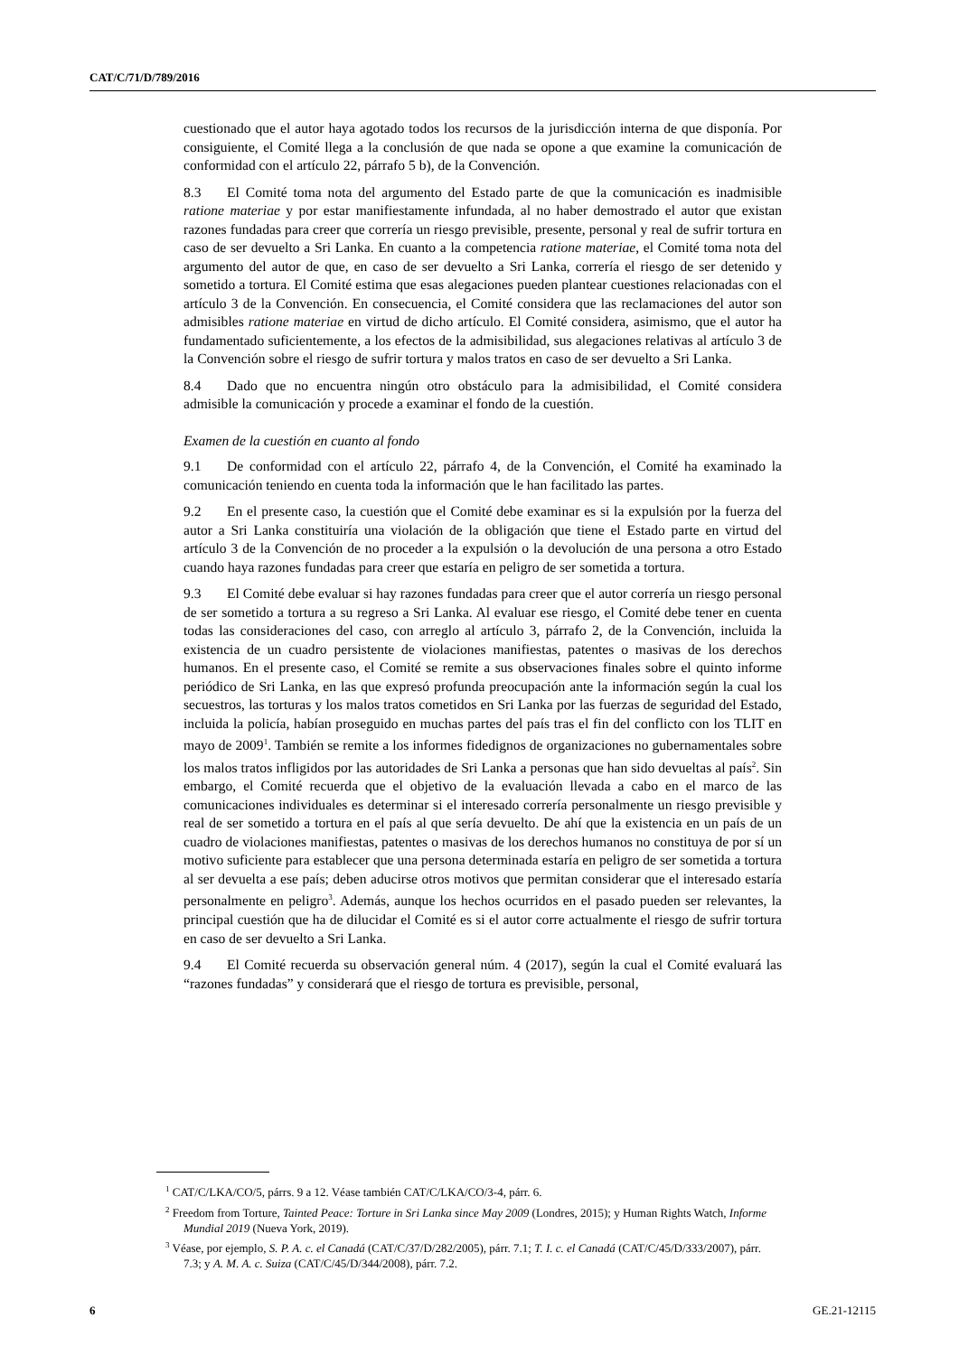CAT/C/71/D/789/2016
cuestionado que el autor haya agotado todos los recursos de la jurisdicción interna de que disponía. Por consiguiente, el Comité llega a la conclusión de que nada se opone a que examine la comunicación de conformidad con el artículo 22, párrafo 5 b), de la Convención.
8.3 El Comité toma nota del argumento del Estado parte de que la comunicación es inadmisible ratione materiae y por estar manifiestamente infundada, al no haber demostrado el autor que existan razones fundadas para creer que correría un riesgo previsible, presente, personal y real de sufrir tortura en caso de ser devuelto a Sri Lanka. En cuanto a la competencia ratione materiae, el Comité toma nota del argumento del autor de que, en caso de ser devuelto a Sri Lanka, correría el riesgo de ser detenido y sometido a tortura. El Comité estima que esas alegaciones pueden plantear cuestiones relacionadas con el artículo 3 de la Convención. En consecuencia, el Comité considera que las reclamaciones del autor son admisibles ratione materiae en virtud de dicho artículo. El Comité considera, asimismo, que el autor ha fundamentado suficientemente, a los efectos de la admisibilidad, sus alegaciones relativas al artículo 3 de la Convención sobre el riesgo de sufrir tortura y malos tratos en caso de ser devuelto a Sri Lanka.
8.4 Dado que no encuentra ningún otro obstáculo para la admisibilidad, el Comité considera admisible la comunicación y procede a examinar el fondo de la cuestión.
Examen de la cuestión en cuanto al fondo
9.1 De conformidad con el artículo 22, párrafo 4, de la Convención, el Comité ha examinado la comunicación teniendo en cuenta toda la información que le han facilitado las partes.
9.2 En el presente caso, la cuestión que el Comité debe examinar es si la expulsión por la fuerza del autor a Sri Lanka constituiría una violación de la obligación que tiene el Estado parte en virtud del artículo 3 de la Convención de no proceder a la expulsión o la devolución de una persona a otro Estado cuando haya razones fundadas para creer que estaría en peligro de ser sometida a tortura.
9.3 El Comité debe evaluar si hay razones fundadas para creer que el autor correría un riesgo personal de ser sometido a tortura a su regreso a Sri Lanka. Al evaluar ese riesgo, el Comité debe tener en cuenta todas las consideraciones del caso, con arreglo al artículo 3, párrafo 2, de la Convención, incluida la existencia de un cuadro persistente de violaciones manifiestas, patentes o masivas de los derechos humanos. En el presente caso, el Comité se remite a sus observaciones finales sobre el quinto informe periódico de Sri Lanka, en las que expresó profunda preocupación ante la información según la cual los secuestros, las torturas y los malos tratos cometidos en Sri Lanka por las fuerzas de seguridad del Estado, incluida la policía, habían proseguido en muchas partes del país tras el fin del conflicto con los TLIT en mayo de 2009<sup>1</sup>. También se remite a los informes fidedignos de organizaciones no gubernamentales sobre los malos tratos infligidos por las autoridades de Sri Lanka a personas que han sido devueltas al país<sup>2</sup>. Sin embargo, el Comité recuerda que el objetivo de la evaluación llevada a cabo en el marco de las comunicaciones individuales es determinar si el interesado correría personalmente un riesgo previsible y real de ser sometido a tortura en el país al que sería devuelto. De ahí que la existencia en un país de un cuadro de violaciones manifiestas, patentes o masivas de los derechos humanos no constituya de por sí un motivo suficiente para establecer que una persona determinada estaría en peligro de ser sometida a tortura al ser devuelta a ese país; deben aducirse otros motivos que permitan considerar que el interesado estaría personalmente en peligro<sup>3</sup>. Además, aunque los hechos ocurridos en el pasado pueden ser relevantes, la principal cuestión que ha de dilucidar el Comité es si el autor corre actualmente el riesgo de sufrir tortura en caso de ser devuelto a Sri Lanka.
9.4 El Comité recuerda su observación general núm. 4 (2017), según la cual el Comité evaluará las “razones fundadas” y considerará que el riesgo de tortura es previsible, personal,
<sup>1</sup> CAT/C/LKA/CO/5, párrs. 9 a 12. Véase también CAT/C/LKA/CO/3-4, párr. 6.
<sup>2</sup> Freedom from Torture, Tainted Peace: Torture in Sri Lanka since May 2009 (Londres, 2015); y Human Rights Watch, Informe Mundial 2019 (Nueva York, 2019).
<sup>3</sup> Véase, por ejemplo, S. P. A. c. el Canadá (CAT/C/37/D/282/2005), párr. 7.1; T. I. c. el Canadá (CAT/C/45/D/333/2007), párr. 7.3; y A. M. A. c. Suiza (CAT/C/45/D/344/2008), párr. 7.2.
6 GE.21-12115